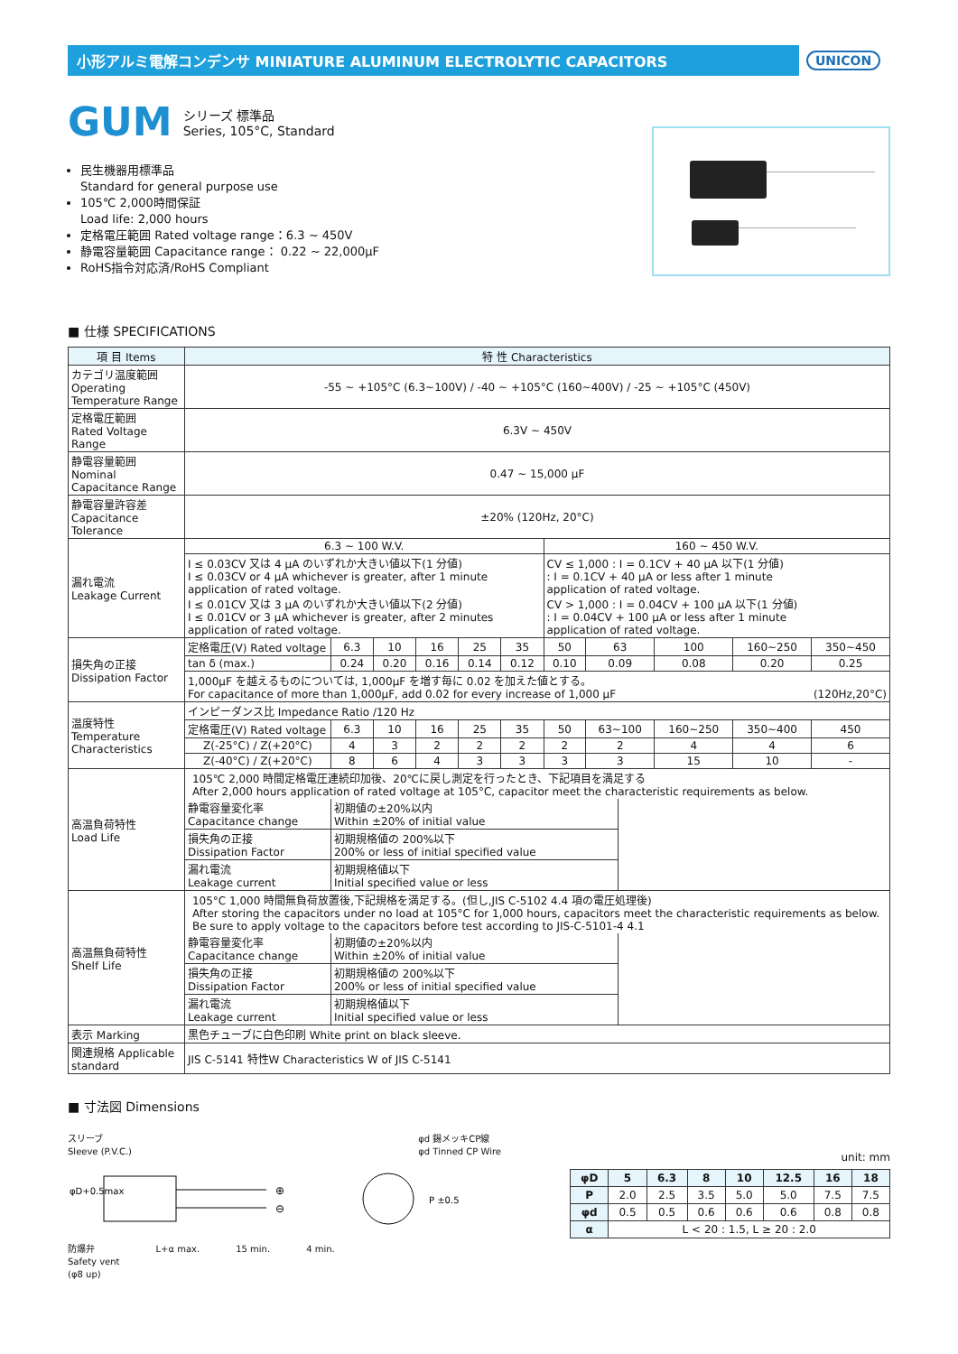小形アルミ電解コンデンサ MINIATURE ALUMINUM ELECTROLYTIC CAPACITORS
UNICON
GUM シリーズ 標準品
Series, 105°C, Standard
民生機器用標準品
Standard for general purpose use
105℃ 2,000時間保証
Load life: 2,000 hours
定格電圧範囲 Rated voltage range：6.3 ~ 450V
静電容量範囲 Capacitance range： 0.22 ~ 22,000μF
RoHS指令対応済/RoHS Compliant
■ 仕様 SPECIFICATIONS
| 項 目 Items | 特 性 Characteristics | | | | | | | | | | |
| --- | --- | --- | --- | --- | --- | --- | --- | --- | --- | --- | --- |
| カテゴリ温度範囲 Operating Temperature Range | -55 ~ +105°C (6.3~100V) / -40 ~ +105°C (160~400V) / -25 ~ +105°C (450V) | | | | | | | | | | |
| 定格電圧範囲 Rated Voltage Range | 6.3V ~ 450V | | | | | | | | | | |
| 静電容量範囲 Nominal Capacitance Range | 0.47 ~ 15,000 μF | | | | | | | | | | |
| 静電容量許容差 Capacitance Tolerance | ±20% (120Hz, 20°C) | | | | | | | | | | |
| 漏れ電流 Leakage Current | 6.3 ~ 100 W.V. | | | | | | 160 ~ 450 W.V. | | | | |
| | I ≤ 0.03CV 又は 4 μA のいずれか大きい値以下(1 分値) I ≤ 0.03CV or 4 μA whichever is greater, after 1 minute application of rated voltage. I ≤ 0.01CV 又は 3 μA のいずれか大きい値以下(2 分値) I ≤ 0.01CV or 3 μA whichever is greater, after 2 minutes application of rated voltage. | | | | | | CV ≤ 1,000 : I = 0.1CV + 40 μA 以下(1 分値) : I = 0.1CV + 40 μA or less after 1 minute application of rated voltage. CV > 1,000 : I = 0.04CV + 100 μA 以下(1 分値) : I = 0.04CV + 100 μA or less after 1 minute application of rated voltage. | | | | |
| 損失角の正接 Dissipation Factor | 定格電圧(V) Rated voltage | 6.3 | 10 | 16 | 25 | 35 | 50 | 63 | 100 | 160~250 | 350~450 |
| | tan δ (max.) | 0.24 | 0.20 | 0.16 | 0.14 | 0.12 | 0.10 | 0.09 | 0.08 | 0.20 | 0.25 |
| | 1,000μF を越えるものについては, 1,000μF を増す毎に 0.02 を加えた値とする。 For capacitance of more than 1,000μF, add 0.02 for every increase of 1,000 μF (120Hz,20°C) | | | | | | | | | | |
| 温度特性 Temperature Characteristics | インピーダンス比 Impedance Ratio /120 Hz | | | | | | | | | | |
| | 定格電圧(V) Rated voltage | 6.3 | 10 | 16 | 25 | 35 | 50 | 63~100 | 160~250 | 350~400 | 450 |
| | Z(-25°C) / Z(+20°C) | 4 | 3 | 2 | 2 | 2 | 2 | 2 | 4 | 4 | 6 |
| | Z(-40°C) / Z(+20°C) | 8 | 6 | 4 | 3 | 3 | 3 | 3 | 15 | 10 | - |
| 高温負荷特性 Load Life | 105℃ 2,000 時間定格電圧連続印加後、20℃に戻し測定を行ったとき、下記項目を満足する After 2,000 hours application of rated voltage at 105°C, capacitor meet the characteristic requirements as below. / 静電容量変化率 Capacitance change / 初期値の±20%以内 Within ±20% of initial value / / 損失角の正接 Dissipation Factor / 初期規格値の 200%以下 200% or less of initial specified value / / 漏れ電流 Leakage current / 初期規格値以下 Initial specified value or less / | | | | | | | | | | |
| 高温無負荷特性 Shelf Life | 105°C 1,000 時間無負荷放置後,下記規格を満足する。(但し,JIS C-5102 4.4 項の電圧処理後) After storing the capacitors under no load at 105°C for 1,000 hours, capacitors meet the characteristic requirements as below. Be sure to apply voltage to the capacitors before test according to JIS-C-5101-4 4.1 / 静電容量変化率 Capacitance change / 初期値の±20%以内 Within ±20% of initial value / / 損失角の正接 Dissipation Factor / 初期規格値の 200%以下 200% or less of initial specified value / / 漏れ電流 Leakage current / 初期規格値以下 Initial specified value or less / | | | | | | | | | | |
| 表示 Marking | 黒色チューブに白色印刷 White print on black sleeve. | | | | | | | | | | |
| 関連規格 Applicable standard | JIS C-5141 特性W Characteristics W of JIS C-5141 | | | | | | | | | | |
■ 寸法図 Dimensions
スリーブ
Sleeve (P.V.C.) φd 錫メッキCP線
φd Tinned CP Wire
⊕
⊖
P ±0.5
φD+0.5max
防爆弁
Safety vent
(φ8 up) L+α max. 15 min. 4 min.
unit: mm
| φD | 5 | 6.3 | 8 | 10 | 12.5 | 16 | 18 |
| --- | --- | --- | --- | --- | --- | --- | --- |
| P | 2.0 | 2.5 | 3.5 | 5.0 | 5.0 | 7.5 | 7.5 |
| φd | 0.5 | 0.5 | 0.6 | 0.6 | 0.6 | 0.8 | 0.8 |
| α | L < 20 : 1.5, L ≥ 20 : 2.0 | | | | | | |